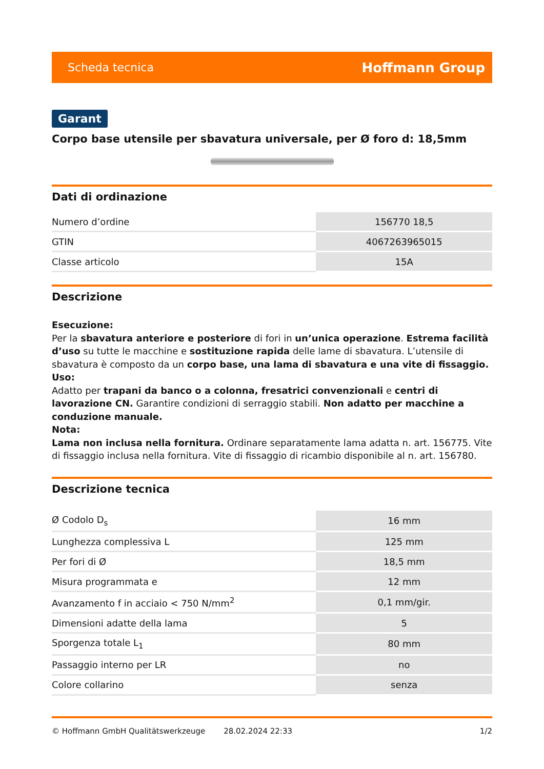Scheda tecnica Hoffmann Group
Garant
Corpo base utensile per sbavatura universale, per Ø foro d: 18,5mm
Dati di ordinazione
| Numero d’ordine | 156770 18,5 |
| GTIN | 4067263965015 |
| Classe articolo | 15A |
Descrizione
Esecuzione:
Per la sbavatura anteriore e posteriore di fori in un’unica operazione. Estrema facilità d’uso su tutte le macchine e sostituzione rapida delle lame di sbavatura. L’utensile di sbavatura è composto da un corpo base, una lama di sbavatura e una vite di fissaggio.
Uso:
Adatto per trapani da banco o a colonna, fresatrici convenzionali e centri di lavorazione CN. Garantire condizioni di serraggio stabili. Non adatto per macchine a conduzione manuale.
Nota:
Lama non inclusa nella fornitura. Ordinare separatamente lama adatta n. art. 156775. Vite di fissaggio inclusa nella fornitura. Vite di fissaggio di ricambio disponibile al n. art. 156780.
Descrizione tecnica
| Ø Codolo D<sub>s</sub> | 16 mm |
| Lunghezza complessiva L | 125 mm |
| Per fori di Ø | 18,5 mm |
| Misura programmata e | 12 mm |
| Avanzamento f in acciaio < 750 N/mm<sup>2</sup> | 0,1 mm/gir. |
| Dimensioni adatte della lama | 5 |
| Sporgenza totale L<sub>1</sub> | 80 mm |
| Passaggio interno per LR | no |
| Colore collarino | senza |
© Hoffmann GmbH Qualitätswerkzeuge 28.02.2024 22:33 1/2